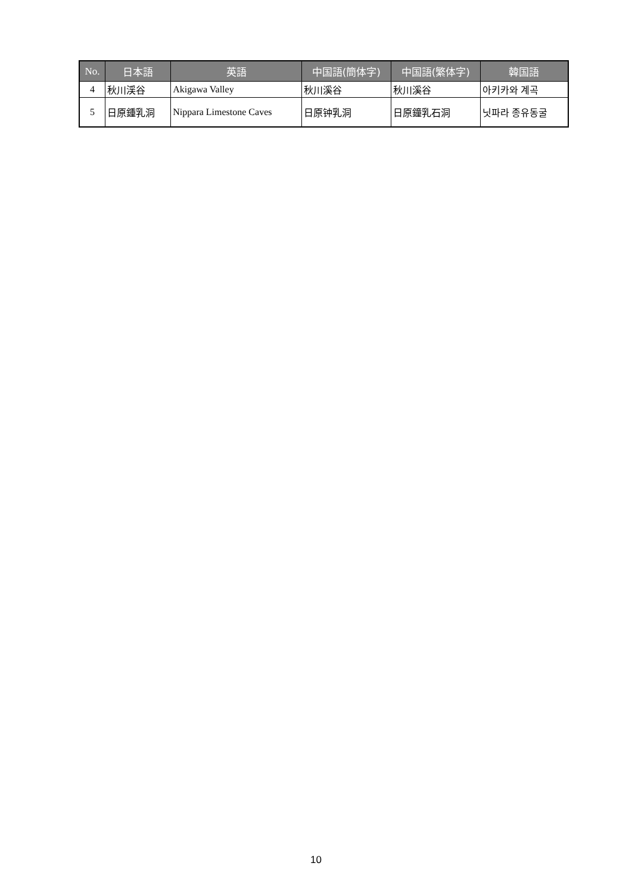| No. | 日本語 | 英語 | 中国語(簡体字) | 中国語(繁体字) | 韓国語 |
| --- | --- | --- | --- | --- | --- |
| 4 | 秋川渓谷 | Akigawa Valley | 秋川溪谷 | 秋川溪谷 | 아키카와 계곡 |
| 5 | 日原鍾乳洞 | Nippara Limestone Caves | 日原钟乳洞 | 日原鐘乳石洞 | 닛파라 종유동굴 |
10